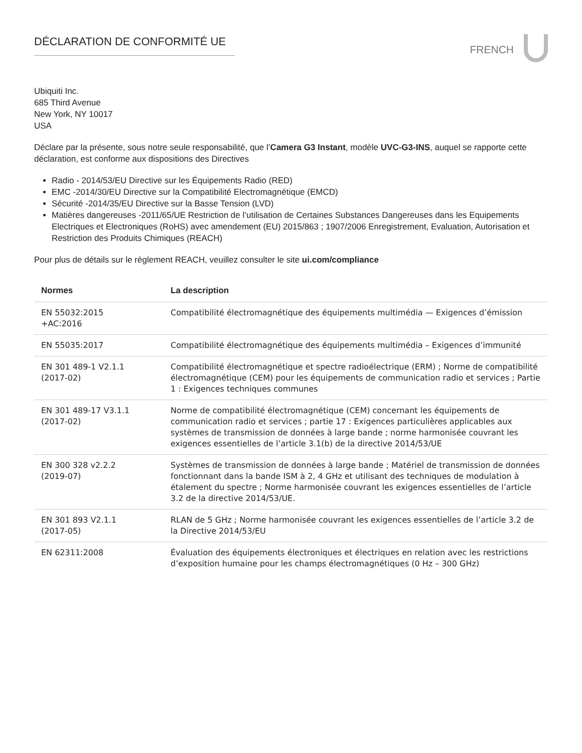DÉCLARATION DE CONFORMITÉ UE
FRENCH
Ubiquiti Inc.
685 Third Avenue
New York, NY 10017
USA
Déclare par la présente, sous notre seule responsabilité, que l’Camera G3 Instant, modèle UVC-G3-INS, auquel se rapporte cette déclaration, est conforme aux dispositions des Directives
Radio - 2014/53/EU Directive sur les Équipements Radio (RED)
EMC -2014/30/EU Directive sur la Compatibilité Electromagnétique (EMCD)
Sécurité -2014/35/EU Directive sur la Basse Tension (LVD)
Matières dangereuses -2011/65/UE Restriction de l’utilisation de Certaines Substances Dangereuses dans les Equipements Electriques et Electroniques (RoHS) avec amendement (EU) 2015/863 ; 1907/2006 Enregistrement, Evaluation, Autorisation et Restriction des Produits Chimiques (REACH)
Pour plus de détails sur le règlement REACH, veuillez consulter le site ui.com/compliance
| Normes | La description |
| --- | --- |
| EN 55032:2015 +AC:2016 | Compatibilité électromagnétique des équipements multimédia — Exigences d’émission |
| EN 55035:2017 | Compatibilité électromagnétique des équipements multimédia – Exigences d’immunité |
| EN 301 489-1 V2.1.1 (2017-02) | Compatibilité électromagnétique et spectre radioélectrique (ERM) ; Norme de compatibilité électromagnétique (CEM) pour les équipements de communication radio et services ; Partie 1 : Exigences techniques communes |
| EN 301 489-17 V3.1.1 (2017-02) | Norme de compatibilité électromagnétique (CEM) concernant les équipements de communication radio et services ; partie 17 : Exigences particulières applicables aux systèmes de transmission de données à large bande ; norme harmonisée couvrant les exigences essentielles de l’article 3.1(b) de la directive 2014/53/UE |
| EN 300 328 v2.2.2 (2019-07) | Systèmes de transmission de données à large bande ; Matériel de transmission de données fonctionnant dans la bande ISM à 2, 4 GHz et utilisant des techniques de modulation à étalement du spectre ; Norme harmonisée couvrant les exigences essentielles de l’article 3.2 de la directive 2014/53/UE. |
| EN 301 893 V2.1.1 (2017-05) | RLAN de 5 GHz ; Norme harmonisée couvrant les exigences essentielles de l’article 3.2 de la Directive 2014/53/EU |
| EN 62311:2008 | Évaluation des équipements électroniques et électriques en relation avec les restrictions d’exposition humaine pour les champs électromagnétiques (0 Hz – 300 GHz) |